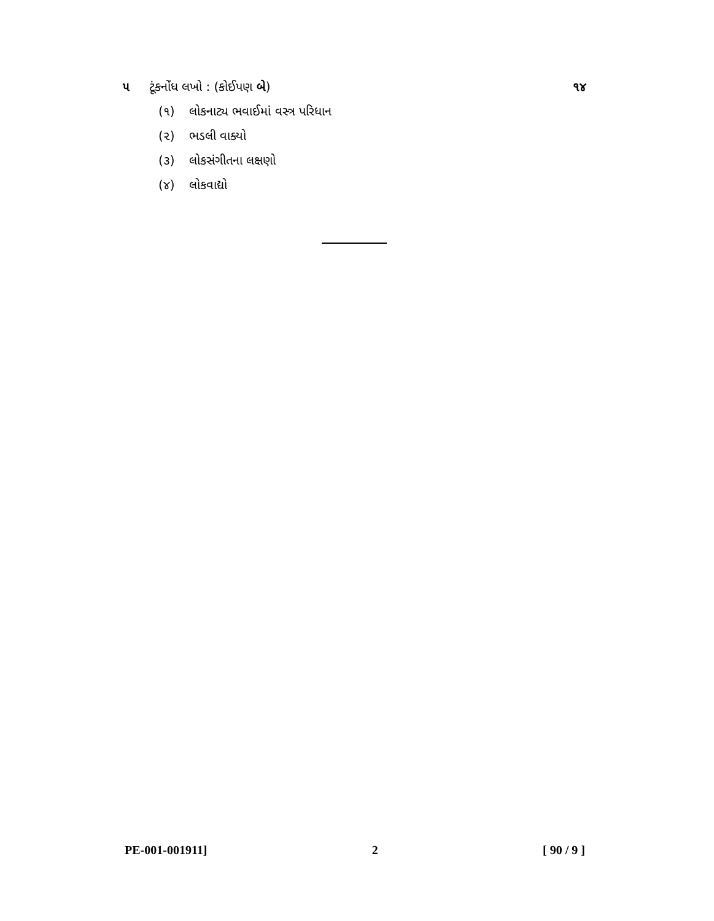૫ ટૂંકનોંધ લખો : (કોઈપણ બે)
૧૪
(૧) લોકનાટ્ય ભવાઈમાં વસ્ત્ર પરિધાન
(૨) ભડલી વાક્યો
(૩) લોકસંગીતના લક્ષણો
(૪) લોકવાદ્યો
PE-001-001911] 2 [ 90 / 9 ]